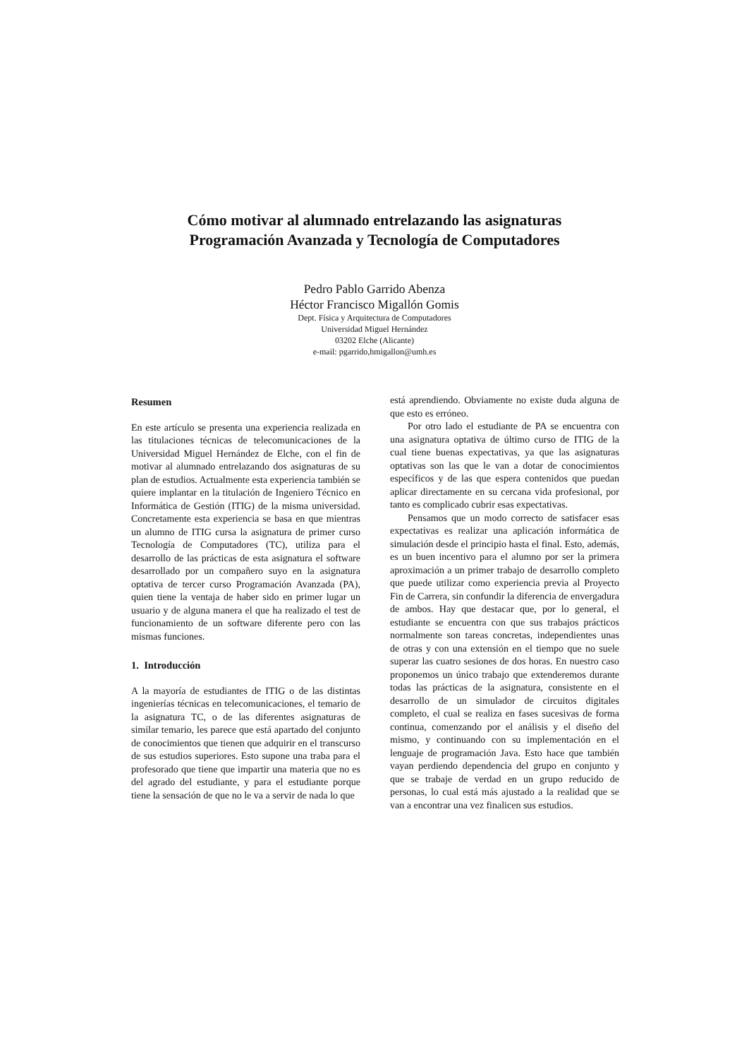Cómo motivar al alumnado entrelazando las asignaturas
Programación Avanzada y Tecnología de Computadores
Pedro Pablo Garrido Abenza
Héctor Francisco Migallón Gomis
Dept. Física y Arquitectura de Computadores
Universidad Miguel Hernández
03202 Elche (Alicante)
e-mail: pgarrido,hmigallon@umh.es
Resumen
En este artículo se presenta una experiencia realizada en las titulaciones técnicas de telecomunicaciones de la Universidad Miguel Hernández de Elche, con el fin de motivar al alumnado entrelazando dos asignaturas de su plan de estudios. Actualmente esta experiencia también se quiere implantar en la titulación de Ingeniero Técnico en Informática de Gestión (ITIG) de la misma universidad. Concretamente esta experiencia se basa en que mientras un alumno de ITIG cursa la asignatura de primer curso Tecnología de Computadores (TC), utiliza para el desarrollo de las prácticas de esta asignatura el software desarrollado por un compañero suyo en la asignatura optativa de tercer curso Programación Avanzada (PA), quien tiene la ventaja de haber sido en primer lugar un usuario y de alguna manera el que ha realizado el test de funcionamiento de un software diferente pero con las mismas funciones.
1. Introducción
A la mayoría de estudiantes de ITIG o de las distintas ingenierías técnicas en telecomunicaciones, el temario de la asignatura TC, o de las diferentes asignaturas de similar temario, les parece que está apartado del conjunto de conocimientos que tienen que adquirir en el transcurso de sus estudios superiores. Esto supone una traba para el profesorado que tiene que impartir una materia que no es del agrado del estudiante, y para el estudiante porque tiene la sensación de que no le va a servir de nada lo que
está aprendiendo. Obviamente no existe duda alguna de que esto es erróneo.
Por otro lado el estudiante de PA se encuentra con una asignatura optativa de último curso de ITIG de la cual tiene buenas expectativas, ya que las asignaturas optativas son las que le van a dotar de conocimientos específicos y de las que espera contenidos que puedan aplicar directamente en su cercana vida profesional, por tanto es complicado cubrir esas expectativas.
Pensamos que un modo correcto de satisfacer esas expectativas es realizar una aplicación informática de simulación desde el principio hasta el final. Esto, además, es un buen incentivo para el alumno por ser la primera aproximación a un primer trabajo de desarrollo completo que puede utilizar como experiencia previa al Proyecto Fin de Carrera, sin confundir la diferencia de envergadura de ambos. Hay que destacar que, por lo general, el estudiante se encuentra con que sus trabajos prácticos normalmente son tareas concretas, independientes unas de otras y con una extensión en el tiempo que no suele superar las cuatro sesiones de dos horas. En nuestro caso proponemos un único trabajo que extenderemos durante todas las prácticas de la asignatura, consistente en el desarrollo de un simulador de circuitos digitales completo, el cual se realiza en fases sucesivas de forma continua, comenzando por el análisis y el diseño del mismo, y continuando con su implementación en el lenguaje de programación Java. Esto hace que también vayan perdiendo dependencia del grupo en conjunto y que se trabaje de verdad en un grupo reducido de personas, lo cual está más ajustado a la realidad que se van a encontrar una vez finalicen sus estudios.